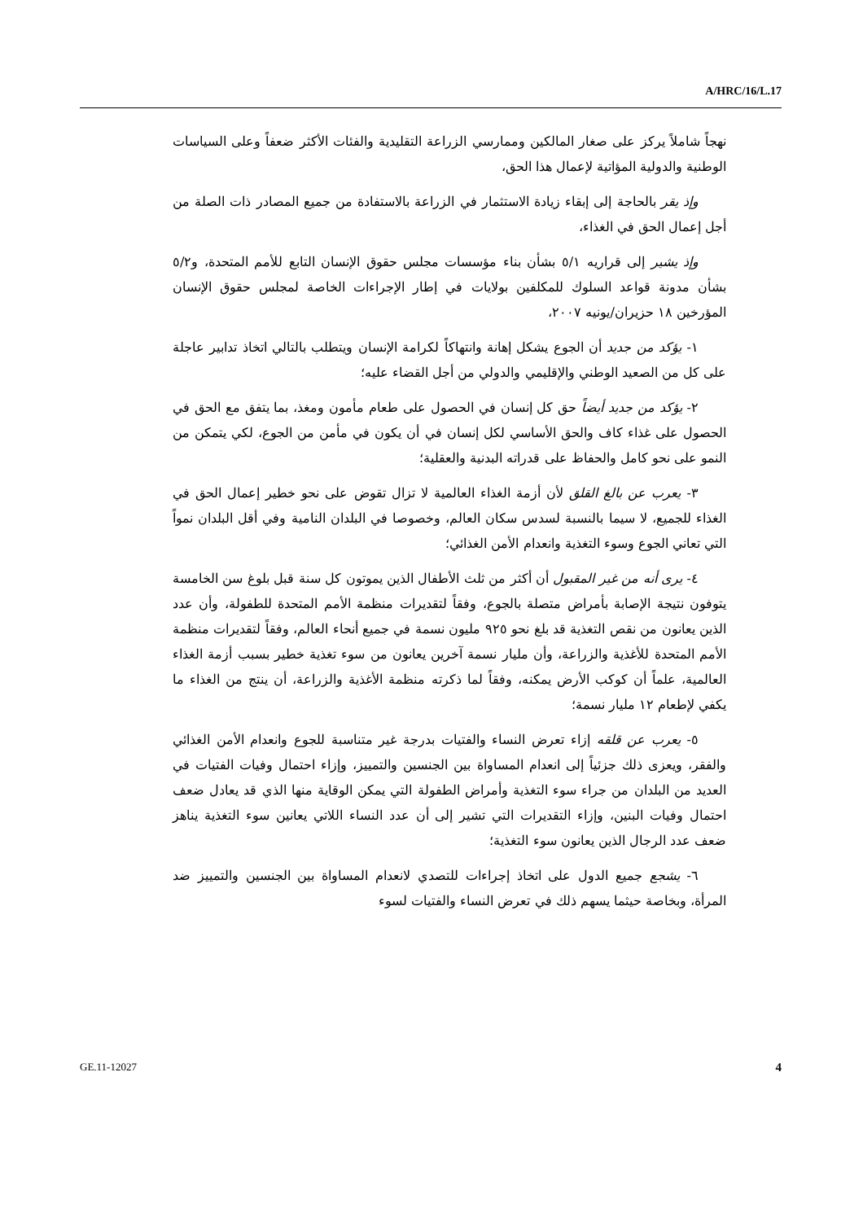A/HRC/16/L.17
نهجاً شاملاً يركز على صغار المالكين وممارسي الزراعة التقليدية والفئات الأكثر ضعفاً وعلى السياسات الوطنية والدولية المؤاتية لإعمال هذا الحق،
وإذ يقر بالحاجة إلى إبقاء زيادة الاستثمار في الزراعة بالاستفادة من جميع المصادر ذات الصلة من أجل إعمال الحق في الغذاء،
وإذ يشير إلى قراريه ٥/١ بشأن بناء مؤسسات مجلس حقوق الإنسان التابع للأمم المتحدة، و٥/٢ بشأن مدونة قواعد السلوك للمكلفين بولايات في إطار الإجراءات الخاصة لمجلس حقوق الإنسان المؤرخين ١٨ حزيران/يونيه ٢٠٠٧،
١- يؤكد من جديد أن الجوع يشكل إهانة وانتهاكاً لكرامة الإنسان ويتطلب بالتالي اتخاذ تدابير عاجلة على كل من الصعيد الوطني والإقليمي والدولي من أجل القضاء عليه؛
٢- يؤكد من جديد أيضاً حق كل إنسان في الحصول على طعام مأمون ومغذ، بما يتفق مع الحق في الحصول على غذاء كاف والحق الأساسي لكل إنسان في أن يكون في مأمن من الجوع، لكي يتمكن من النمو على نحو كامل والحفاظ على قدراته البدنية والعقلية؛
٣- يعرب عن بالغ القلق لأن أزمة الغذاء العالمية لا تزال تقوض على نحو خطير إعمال الحق في الغذاء للجميع، لا سيما بالنسبة لسدس سكان العالم، وخصوصا في البلدان النامية وفي أقل البلدان نمواً التي تعاني الجوع وسوء التغذية وانعدام الأمن الغذائي؛
٤- يرى أنه من غير المقبول أن أكثر من ثلث الأطفال الذين يموتون كل سنة قبل بلوغ سن الخامسة يتوفون نتيجة الإصابة بأمراض متصلة بالجوع، وفقاً لتقديرات منظمة الأمم المتحدة للطفولة، وأن عدد الذين يعانون من نقص التغذية قد بلغ نحو ٩٢٥ مليون نسمة في جميع أنحاء العالم، وفقاً لتقديرات منظمة الأمم المتحدة للأغذية والزراعة، وأن مليار نسمة آخرين يعانون من سوء تغذية خطير بسبب أزمة الغذاء العالمية، علماً أن كوكب الأرض يمكنه، وفقاً لما ذكرته منظمة الأغذية والزراعة، أن ينتج من الغذاء ما يكفي لإطعام ١٢ مليار نسمة؛
٥- يعرب عن قلقه إزاء تعرض النساء والفتيات بدرجة غير متناسبة للجوع وانعدام الأمن الغذائي والفقر، ويعزى ذلك جزئياً إلى انعدام المساواة بين الجنسين والتمييز، وإزاء احتمال وفيات الفتيات في العديد من البلدان من جراء سوء التغذية وأمراض الطفولة التي يمكن الوقاية منها الذي قد يعادل ضعف احتمال وفيات البنين، وإزاء التقديرات التي تشير إلى أن عدد النساء اللاتي يعانين سوء التغذية يناهز ضعف عدد الرجال الذين يعانون سوء التغذية؛
٦- يشجع جميع الدول على اتخاذ إجراءات للتصدي لانعدام المساواة بين الجنسين والتمييز ضد المرأة، وبخاصة حيثما يسهم ذلك في تعرض النساء والفتيات لسوء
GE.11-12027 4